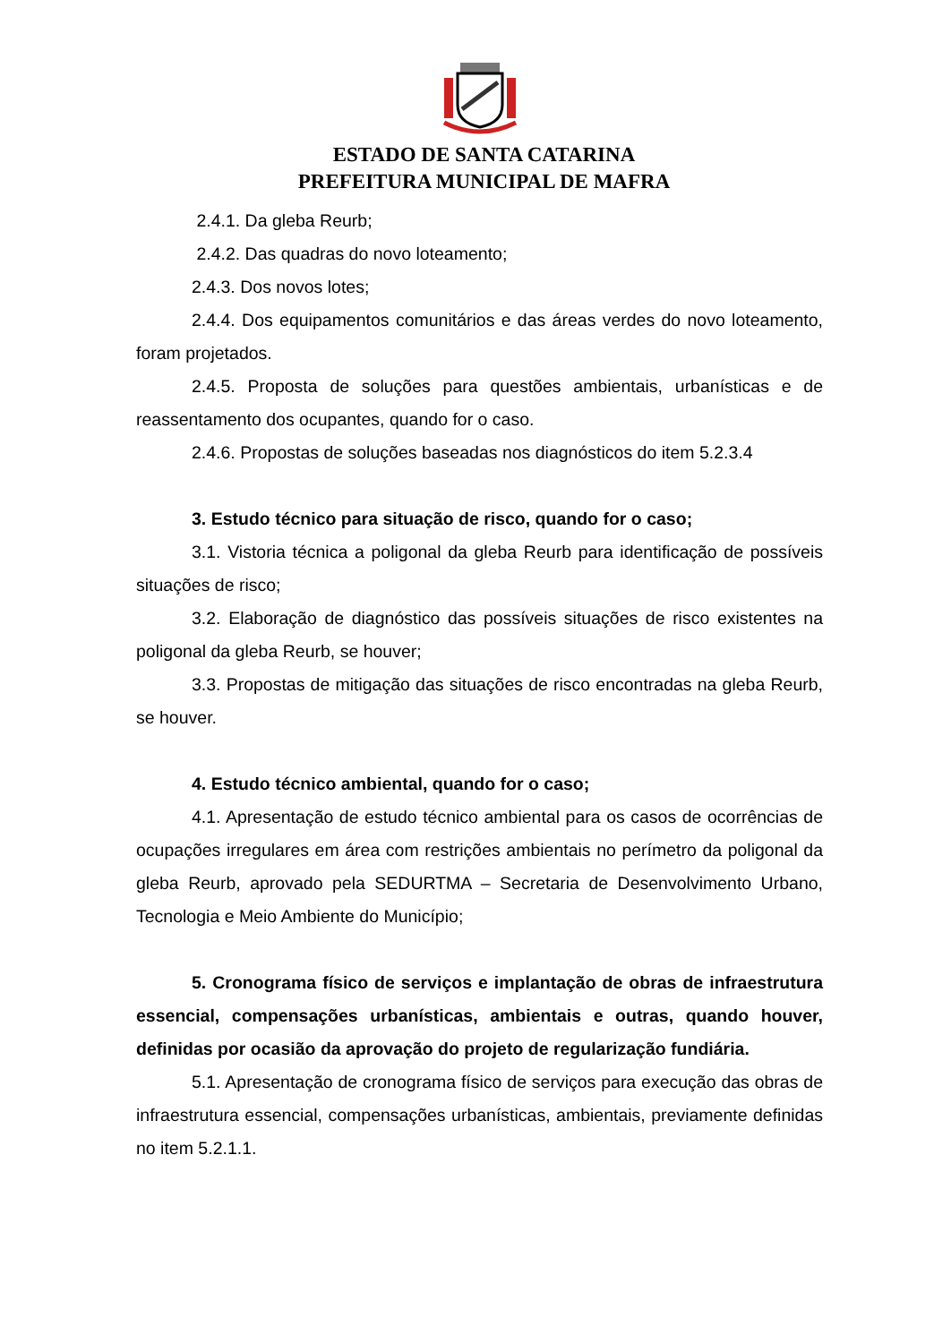ESTADO DE SANTA CATARINA
PREFEITURA MUNICIPAL DE MAFRA
2.4.1. Da gleba Reurb;
2.4.2. Das quadras do novo loteamento;
2.4.3. Dos novos lotes;
2.4.4. Dos equipamentos comunitários e das áreas verdes do novo loteamento, foram projetados.
2.4.5. Proposta de soluções para questões ambientais, urbanísticas e de reassentamento dos ocupantes, quando for o caso.
2.4.6. Propostas de soluções baseadas nos diagnósticos do item 5.2.3.4
3. Estudo técnico para situação de risco, quando for o caso;
3.1. Vistoria técnica a poligonal da gleba Reurb para identificação de possíveis situações de risco;
3.2. Elaboração de diagnóstico das possíveis situações de risco existentes na poligonal da gleba Reurb, se houver;
3.3. Propostas de mitigação das situações de risco encontradas na gleba Reurb, se houver.
4. Estudo técnico ambiental, quando for o caso;
4.1. Apresentação de estudo técnico ambiental para os casos de ocorrências de ocupações irregulares em área com restrições ambientais no perímetro da poligonal da gleba Reurb, aprovado pela SEDURTMA – Secretaria de Desenvolvimento Urbano, Tecnologia e Meio Ambiente do Município;
5. Cronograma físico de serviços e implantação de obras de infraestrutura essencial, compensações urbanísticas, ambientais e outras, quando houver, definidas por ocasião da aprovação do projeto de regularização fundiária.
5.1. Apresentação de cronograma físico de serviços para execução das obras de infraestrutura essencial, compensações urbanísticas, ambientais, previamente definidas no item 5.2.1.1.